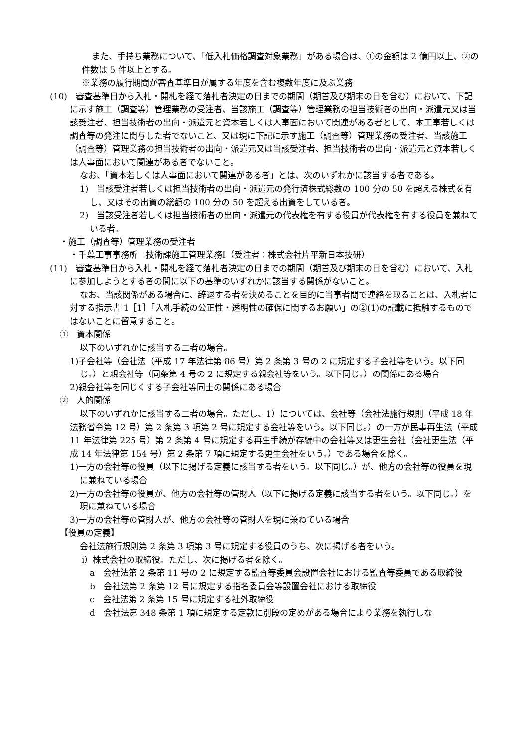また、手持ち業務について、「低入札価格調査対象業務」がある場合は、①の金額は 2 億円以上、②の件数は 5 件以上とする。
※業務の履行期間が審査基準日が属する年度を含む複数年度に及ぶ業務
(10)　審査基準日から入札・開札を経て落札者決定の日までの期間（期首及び期末の日を含む）において、下記に示す施工（調査等）管理業務の受注者、当該施工（調査等）管理業務の担当技術者の出向・派遣元又は当該受注者、担当技術者の出向・派遣元と資本若しくは人事面において関連がある者として、本工事若しくは調査等の発注に関与した者でないこと、又は現に下記に示す施工（調査等）管理業務の受注者、当該施工（調査等）管理業務の担当技術者の出向・派遣元又は当該受注者、担当技術者の出向・派遣元と資本若しくは人事面において関連がある者でないこと。
なお、「資本若しくは人事面において関連がある者」とは、次のいずれかに該当する者である。
1)　当該受注者若しくは担当技術者の出向・派遣元の発行済株式総数の 100 分の 50 を超える株式を有し、又はその出資の総額の 100 分の 50 を超える出資をしている者。
2)　当該受注者若しくは担当技術者の出向・派遣元の代表権を有する役員が代表権を有する役員を兼ねている者。
・施工（調査等）管理業務の受注者
・千葉工事事務所　技術課施工管理業務Ⅰ（受注者：株式会社片平新日本技研）
(11)　審査基準日から入札・開札を経て落札者決定の日までの期間（期首及び期末の日を含む）において、入札に参加しようとする者の間に以下の基準のいずれかに該当する関係がないこと。
なお、当該関係がある場合に、辞退する者を決めることを目的に当事者間で連絡を取ることは、入札者に対する指示書 1［1］「入札手続の公正性・透明性の確保に関するお願い」の②(1)の記載に抵触するものではないことに留意すること。
①　資本関係
以下のいずれかに該当する二者の場合。
1)子会社等（会社法（平成 17 年法律第 86 号）第 2 条第 3 号の 2 に規定する子会社等をいう。以下同じ。）と親会社等（同条第 4 号の 2 に規定する親会社等をいう。以下同じ。）の関係にある場合
2)親会社等を同じくする子会社等同士の関係にある場合
②　人的関係
以下のいずれかに該当する二者の場合。ただし、1）については、会社等（会社法施行規則（平成 18 年法務省令第 12 号）第 2 条第 3 項第 2 号に規定する会社等をいう。以下同じ。）の一方が民事再生法（平成 11 年法律第 225 号）第 2 条第 4 号に規定する再生手続が存続中の会社等又は更生会社（会社更生法（平成 14 年法律第 154 号）第 2 条第 7 項に規定する更生会社をいう。）である場合を除く。
1)一方の会社等の役員（以下に掲げる定義に該当する者をいう。以下同じ。）が、他方の会社等の役員を現に兼ねている場合
2)一方の会社等の役員が、他方の会社等の管財人（以下に掲げる定義に該当する者をいう。以下同じ。）を現に兼ねている場合
3)一方の会社等の管財人が、他方の会社等の管財人を現に兼ねている場合
【役員の定義】
会社法施行規則第 2 条第 3 項第 3 号に規定する役員のうち、次に掲げる者をいう。
ⅰ）株式会社の取締役。ただし、次に掲げる者を除く。
a　会社法第 2 条第 11 号の 2 に規定する監査等委員会設置会社における監査等委員である取締役
b　会社法第 2 条第 12 号に規定する指名委員会等設置会社における取締役
c　会社法第 2 条第 15 号に規定する社外取締役
d　会社法第 348 条第 1 項に規定する定款に別段の定めがある場合により業務を執行しな